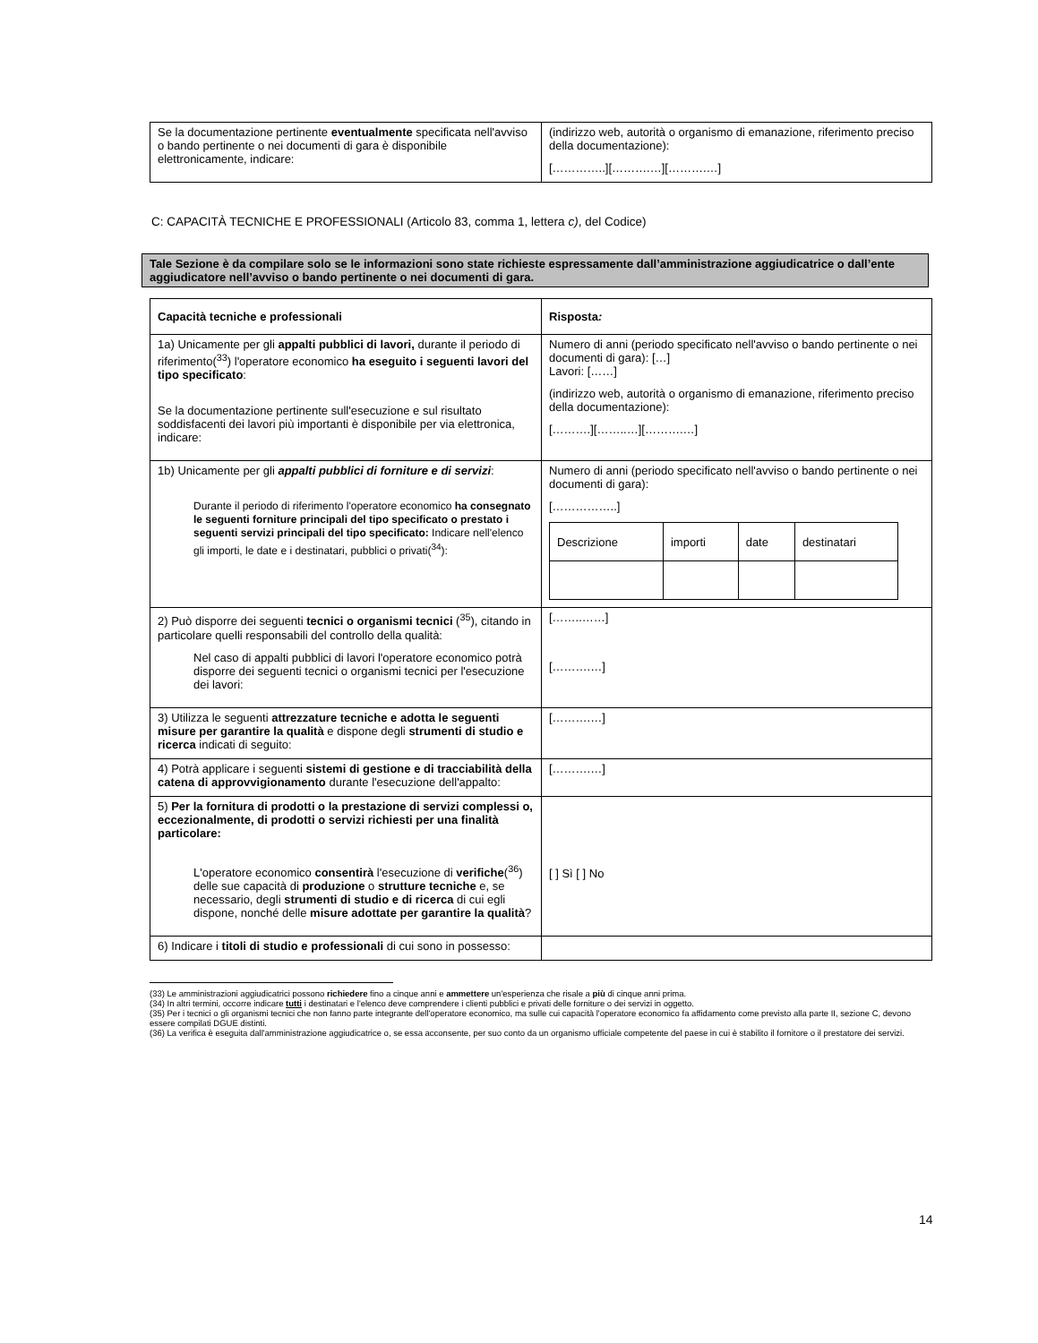| Se la documentazione pertinente eventualmente specificata nell'avviso o bando pertinente o nei documenti di gara è disponibile elettronicamente, indicare: | (indirizzo web, autorità o organismo di emanazione, riferimento preciso della documentazione): […………..][……….…][……….…] |
C: CAPACITÀ TECNICHE E PROFESSIONALI (Articolo 83, comma 1, lettera c), del Codice)
Tale Sezione è da compilare solo se le informazioni sono state richieste espressamente dall’amministrazione aggiudicatrice o dall’ente aggiudicatore nell’avviso o bando pertinente o nei documenti di gara.
| Capacità tecniche e professionali | Risposta : |
| 1a) Unicamente per gli appalti pubblici di lavori, durante il periodo di riferimento(<sup>33</sup>) l'operatore economico ha eseguito i seguenti lavori del tipo specificato : Se la documentazione pertinente sull'esecuzione e sul risultato soddisfacenti dei lavori più importanti è disponibile per via elettronica, indicare: | Numero di anni (periodo specificato nell'avviso o bando pertinente o nei documenti di gara): […] Lavori: [……] (indirizzo web, autorità o organismo di emanazione, riferimento preciso della documentazione): [……….][……..…][……….…] |
| 1b) Unicamente per gli appalti pubblici di forniture e di servizi : Durante il periodo di riferimento l'operatore economico ha consegnato le seguenti forniture principali del tipo specificato o prestato i seguenti servizi principali del tipo specificato: Indicare nell'elenco gli importi, le date e i destinatari, pubblici o privati(<sup>34</sup>): | Numero di anni (periodo specificato nell'avviso o bando pertinente o nei documenti di gara): [……………..] / Descrizione / importi / date / destinatari / |
| 2) Può disporre dei seguenti tecnici o organismi tecnici (<sup>35</sup>), citando in particolare quelli responsabili del controllo della qualità: Nel caso di appalti pubblici di lavori l'operatore economico potrà disporre dei seguenti tecnici o organismi tecnici per l'esecuzione dei lavori: | [……..……] [……….…] |
| 3) Utilizza le seguenti attrezzature tecniche e adotta le seguenti misure per garantire la qualità e dispone degli strumenti di studio e ricerca indicati di seguito: | [……….…] |
| 4) Potrà applicare i seguenti sistemi di gestione e di tracciabilità della catena di approvvigionamento durante l'esecuzione dell'appalto: | [……….…] |
| 5) Per la fornitura di prodotti o la prestazione di servizi complessi o, eccezionalmente, di prodotti o servizi richiesti per una finalità particolare: L'operatore economico consentirà l'esecuzione di verifiche (<sup>36</sup>) delle sue capacità di produzione o strutture tecniche e, se necessario, degli strumenti di studio e di ricerca di cui egli dispone, nonché delle misure adottate per garantire la qualità ? | [ ] Sì [ ] No |
| 6) Indicare i titoli di studio e professionali di cui sono in possesso: | |
(33) Le amministrazioni aggiudicatrici possono richiedere fino a cinque anni e ammettere un'esperienza che risale a più di cinque anni prima.
(34) In altri termini, occorre indicare tutti i destinatari e l'elenco deve comprendere i clienti pubblici e privati delle forniture o dei servizi in oggetto.
(35) Per i tecnici o gli organismi tecnici che non fanno parte integrante dell'operatore economico, ma sulle cui capacità l'operatore economico fa affidamento come previsto alla parte II, sezione C, devono essere compilati DGUE distinti.
(36) La verifica è eseguita dall'amministrazione aggiudicatrice o, se essa acconsente, per suo conto da un organismo ufficiale competente del paese in cui è stabilito il fornitore o il prestatore dei servizi.
14